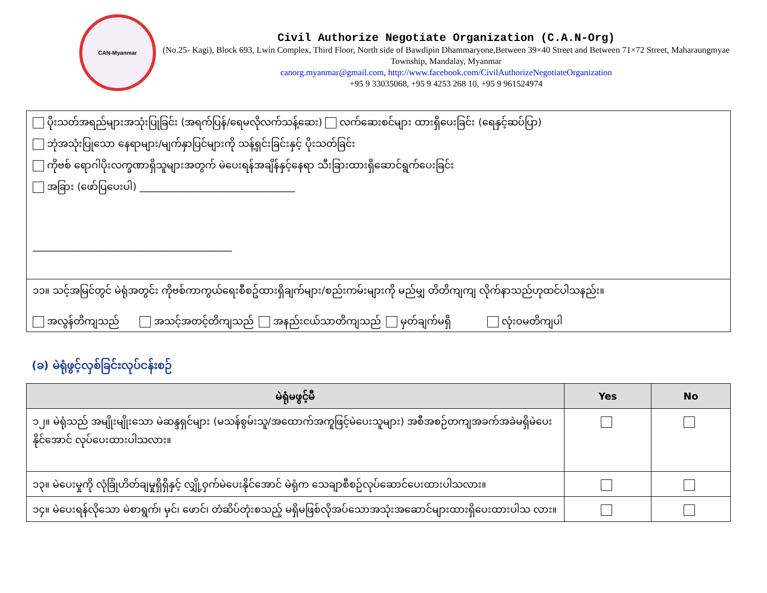CAN-Myanmar
Civil Authorize Negotiate Organization (C.A.N-Org)
(No.25- Kagi), Block 693, Lwin Complex, Third Floor, North side of Bawdipin Dhammaryone,Between 39×40 Street and Between 71×72 Street, Maharaungmyae Township, Mandalay, Myanmar
canorg.myanmar@gmail.com, http://www.facebook.com/CivilAuthorizeNegotiateOrganization
+95 9 33035068, +95 9 4253 268 10, +95 9 961524974
ပိုးသတ်အရည်များအသုံးပြုခြင်း (အရက်ပြန်/ရေမလိုလက်သန့်ဆေး) လက်ဆေးစင်များ ထားရှိပေးခြင်း (ရေနှင့်ဆပ်ပြာ)
ဘုံအသုံးပြုသော နေရာများ/မျက်နှာပြင်များကို သန့်ရှင်းခြင်းနှင့် ပိုးသတ်ခြင်း
ကိုဗစ် ရောဂါပိုးလက္ခဏာရှိသူများအတွက် မဲပေးရန်အချိန်နှင့်နေရာ သီးခြားထားရှိဆောင်ရွက်ပေးခြင်း
အခြား (ဖော်ပြပေးပါ) ________________________________
_________________________________________
၁၁။ သင့်အမြင်တွင် မဲရုံအတွင်း ကိုဗစ်ကာကွယ်ရေးစီစဥ်ထားရှိချက်များ/စည်းကမ်းများကို မည်မျှ တိတိကျကျ လိုက်နာသည်ဟုထင်ပါသနည်း။
အလွန်တိကျသည် အသင့်အတင့်တိကျသည် အနည်းငယ်သာတိကျသည် မှတ်ချက်မရှိ လုံးဝမတိကျပါ
(ခ) မဲရုံဖွင့်လှစ်ခြင်းလုပ်ငန်းစဉ်
| မဲရုံမဖွင့်မီ | Yes | No |
| --- | --- | --- |
| ၁၂။ မဲရုံသည် အမျိုးမျိုးသော မဲဆန္ဒရှင်များ (မသန်စွမ်းသူ/အထောက်အကူဖြင့်မဲပေးသူများ) အစီအစဉ်တကျအခက်အခဲမရှိမဲပေး နိုင်အောင် လုပ်ပေးထားပါသလား။ | | |
| ၁၃။ မဲပေးမှုကို လုံခြုံဟိတ်ချမှုရှိရှိနှင့် လျှို့ဝှက်မဲပေးနိုင်အောင် မဲရုံက သေချာစီစဉ်လုပ်ဆောင်ပေးထားပါသလား။ | | |
| ၁၄။ မဲပေးရန်လိုသော မဲစာရွက်၊ မှင်၊ ဖောင်၊ တံဆိပ်တုံးစသည့် မရှိမဖြစ်လိုအပ်သောအသုံးအဆောင်များထားရှိပေးထားပါသ လား။ | | |